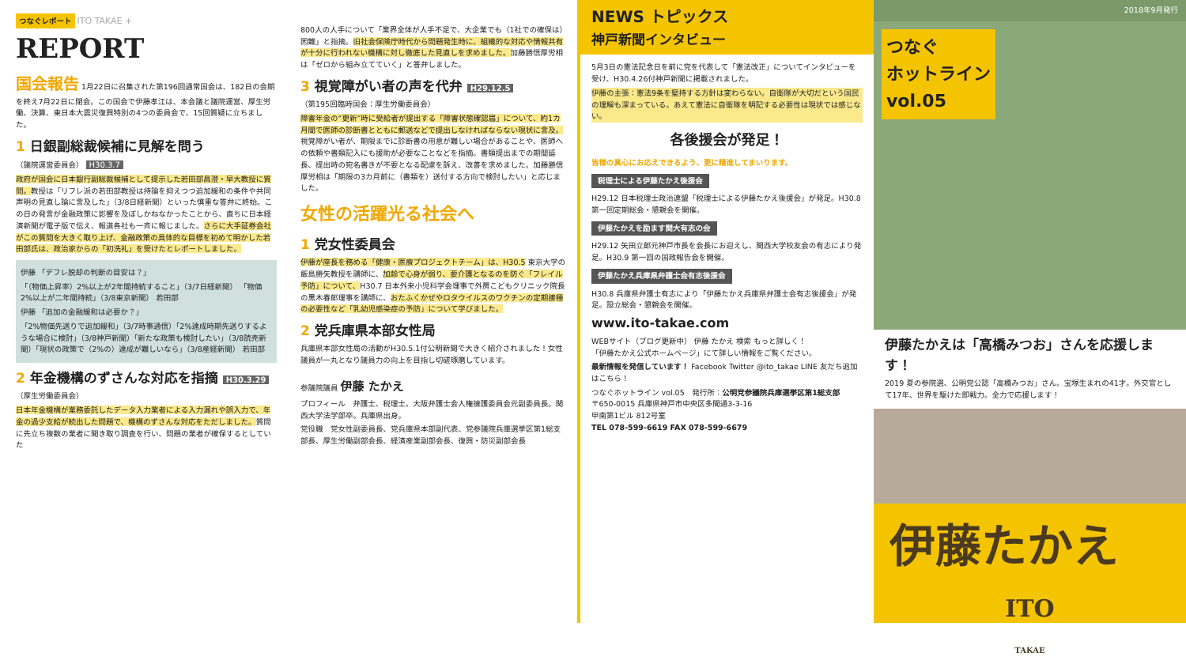つなぐレポート ITO TAKAE +
REPORT
国会報告 1月22日に召集された第196回通常国会は、182日の会期を終え7月22日に閉会。この国会で伊藤孝江は、本会議と議院運営、厚生労働、決算、東日本大震災復興特別の4つの委員会で、15回質疑に立ちました。
1 日銀副総裁候補に見解を問う
（議院運営委員会） H30.3.7
政府が国会に日本銀行副総裁候補として提示した若田部昌澄・早大教授に質問。教授は「リフレ派の若田部教授は持論を抑えつつ追加緩和の条件や共同声明の見直し論に言及した」（3/8日経新聞）といった慎重な答弁に終始。この日の発言が金融政策に影響を及ぼしかねなかったことから、直ちに日本経済新聞が電子版で伝え、報道各社も一斉に報じました。さらに大手証券会社がこの質問を大きく取り上げ、金融政策の具体的な目標を初めて明かした若田部氏は、政治家からの「初洗礼」を受けたとレポートしました。
伊藤 「デフレ脱却の判断の目安は？」
「（物価上昇率）2%以上が2年間持続すること」（3/7日経新聞） 「物価2%以上が二年間持続」（3/8東京新聞） 若田部
伊藤 「追加の金融緩和は必要か？」
「2%物価先送りで追加緩和」（3/7時事通信）「2%達成時期先送りするような場合に検討」（3/8神戸新聞）「新たな政策も検討したい」（3/8読売新聞）「現状の政策で（2%の）達成が難しいなら」（3/8産経新聞） 若田部
2 年金機構のずさんな対応を指摘 H30.3.29
（厚生労働委員会）
日本年金機構が業務委託したデータ入力業者による入力漏れや誤入力で、年金の過少支給が続出した問題で、機構のずさんな対応をただしました。質問に先立ち複数の業者に聞き取り調査を行い、問題の業者が確保するとしていた
800人の人手について「業界全体が人手不足で、大企業でも（1社での確保は）困難」と指摘。旧社会保険庁時代から問題発生時に、組織的な対応や情報共有が十分に行われない機構に対し徹底した見直しを求めました。加藤勝信厚労相は「ゼロから組み立てていく」と答弁しました。
3 視覚障がい者の声を代弁 H29.12.5
（第195回臨時国会：厚生労働委員会）
障害年金の“更新”時に受給者が提出する「障害状態確認届」について、約1カ月間で医師の診断書とともに郵送などで提出しなければならない現状に言及。視覚障がい者が、期限までに診断書の用意が難しい場合があることや、医師への依頼や書類記入にも援助が必要なことなどを指摘。書類提出までの期間延長、提出時の宛名書きが不要となる配慮を訴え、改善を求めました。加藤勝信厚労相は「期限の3カ月前に（書類を）送付する方向で検討したい」と応じました。
女性の活躍光る社会へ
1 党女性委員会
伊藤が座長を務める「健康・医療プロジェクトチーム」は、H30.5 東京大学の飯島勝矢教授を講師に、加齢で心身が弱り、要介護となるのを防ぐ「フレイル予防」について、H30.7 日本外来小児科学会理事で外房こどもクリニック院長の黒木春郎理事を講師に、おたふくかぜやロタウイルスのワクチンの定期接種の必要性など「乳幼児感染症の予防」について学びました。
2 党兵庫県本部女性局
兵庫県本部女性局の活動がH30.5.1付公明新聞で大きく紹介されました！女性議員が一丸となり議員力の向上を目指し切磋琢磨しています。
参議院議員 伊藤 たかえ
プロフィール　弁護士、税理士。大阪弁護士会人権擁護委員会元副委員長。関西大学法学部卒。兵庫県出身。
党役職　党女性副委員長、党兵庫県本部副代表、党参議院兵庫選挙区第1総支部長、厚生労働副部会長、経済産業副部会長、復興・防災副部会長
NEWS トピックス
神戸新聞インタビュー
5月3日の憲法記念日を前に党を代表して「憲法改正」についてインタビューを受け、H30.4.26付神戸新聞に掲載されました。
伊藤の主張：憲法9条を堅持する方針は変わらない。自衛隊が大切だという国民の理解も深まっている。あえて憲法に自衛隊を明記する必要性は現状では感じない。
各後援会が発足！
皆様の真心にお応えできるよう、更に精進してまいります。
税理士による伊藤たかえ後援会
H29.12 日本税理士政治連盟「税理士による伊藤たかえ後援会」が発足。H30.8 第一回定期総会・懇親会を開催。
伊藤たかえを励ます関大有志の会
H29.12 矢田立郎元神戸市長を会長にお迎えし、関西大学校友会の有志により発足。H30.9 第一回の国政報告会を開催。
伊藤たかえ兵庫県弁護士会有志後援会
H30.8 兵庫県弁護士有志により「伊藤たかえ兵庫県弁護士会有志後援会」が発足。設立総会・懇親会を開催。
www.ito-takae.com
WEBサイト（ブログ更新中） 伊藤 たかえ 検索 もっと詳しく！
「伊藤たかえ公式ホームページ」にて詳しい情報をご覧ください。
最新情報を発信しています！ Facebook Twitter @ito_takae LINE 友だち追加はこちら！
つなぐホットライン vol.05　発行所：公明党参議院兵庫選挙区第1総支部
〒650-0015 兵庫県神戸市中央区多聞通3-3-16
甲南第1ビル 812号室
TEL 078-599-6619 FAX 078-599-6679
2018年9月発行
つなぐ
ホットライン
vol.05
伊藤たかえは「高橋みつお」さんを応援します！
2019 夏の参院選、公明党公認「高橋みつお」さん。宝塚生まれの41才。外交官として17年、世界を駆けた即戦力。全力で応援します！
伊藤たかえ
ITO
TAKAE